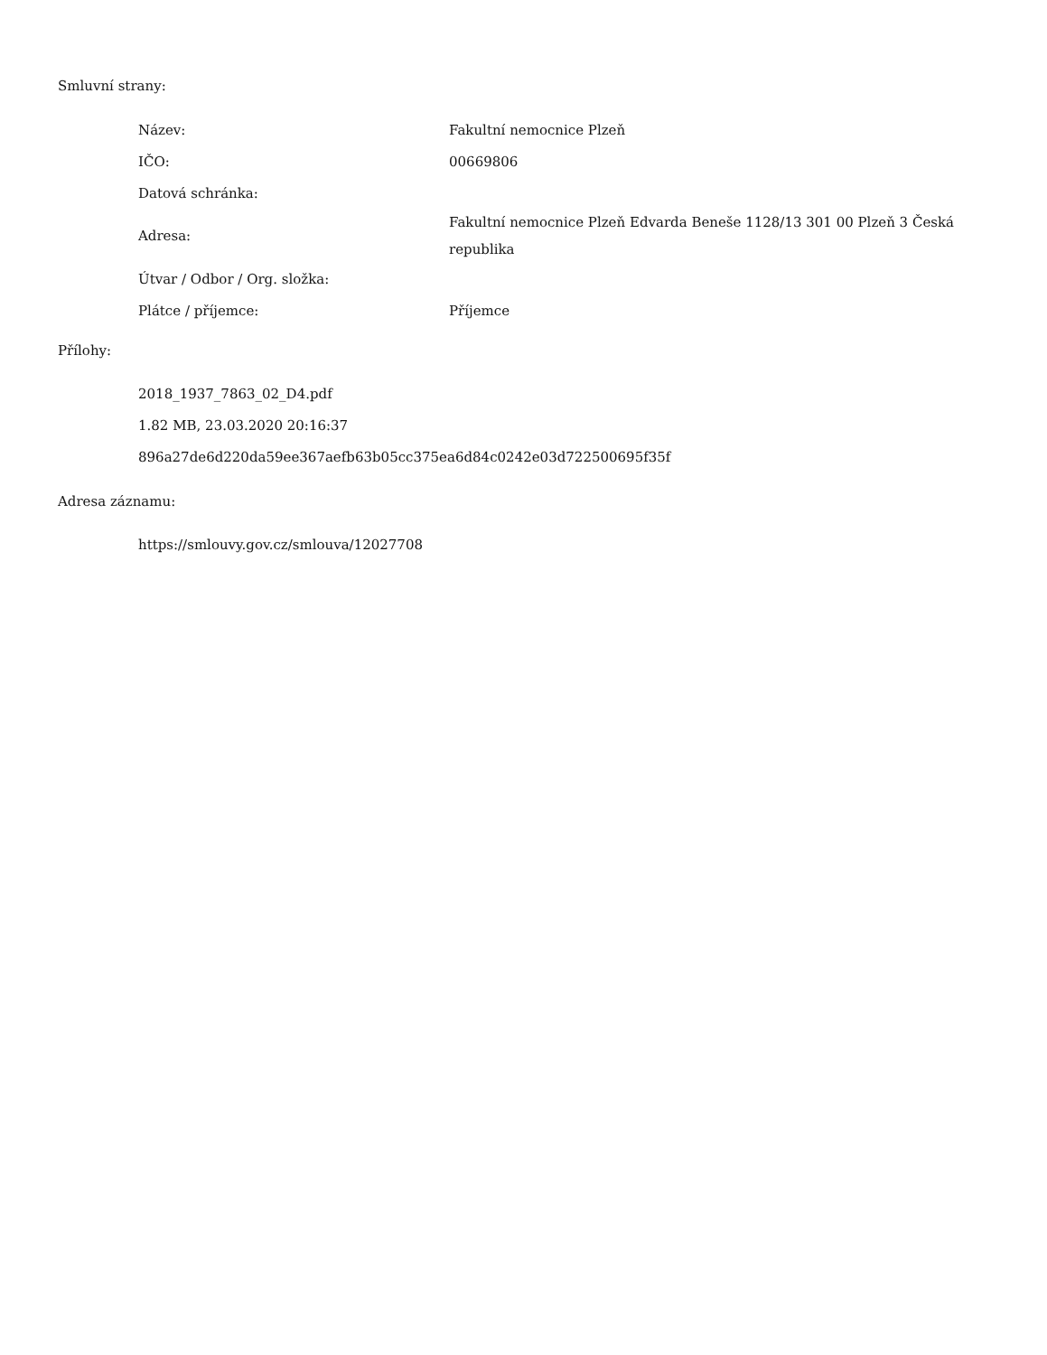Smluvní strany:
| Název: | Fakultní nemocnice Plzeň |
| IČO: | 00669806 |
| Datová schránka: | |
| Adresa: | Fakultní nemocnice Plzeň Edvarda Beneše 1128/13 301 00 Plzeň 3 Česká republika |
| Útvar / Odbor / Org. složka: | |
| Plátce / příjemce: | Příjemce |
Přílohy:
2018_1937_7863_02_D4.pdf
1.82 MB, 23.03.2020 20:16:37
896a27de6d220da59ee367aefb63b05cc375ea6d84c0242e03d722500695f35f
Adresa záznamu:
https://smlouvy.gov.cz/smlouva/12027708